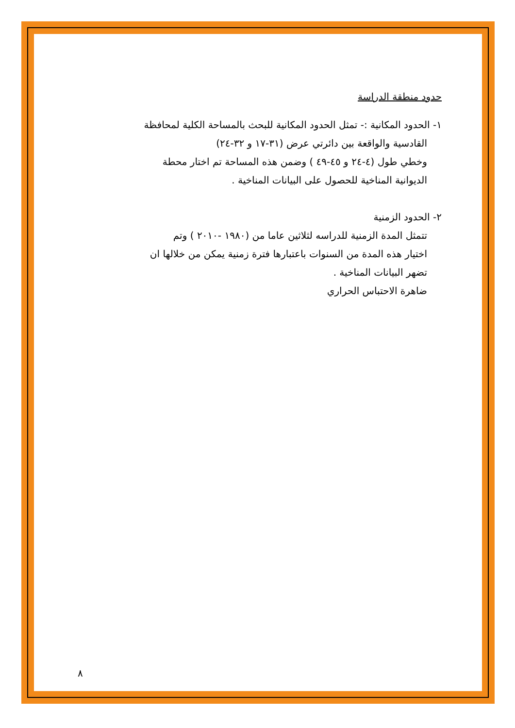حدود منطقة الدراسة
١- الحدود المكانية :- تمثل الحدود المكانية للبحث بالمساحة الكلية لمحافظة
القادسية والواقعة بين دائرتي عرض (٣١-١٧ و ٣٢-٢٤)
وخطي طول (٤-٢٤ و ٤٥-٤٩ ) وضمن هذه المساحة تم اختار محطة
الديوانية المناخية للحصول على البيانات المناخية .
٢- الحدود الزمنية
تتمثل المدة الزمنية للدراسه لثلاثين عاما من (١٩٨٠ -٢٠١٠ ) وتم
اختيار هذه المدة من السنوات باعتبارها فترة زمنية يمكن من خلالها ان
تضهر البيانات المناخية .
ضاهرة الاحتباس الحراري
٨